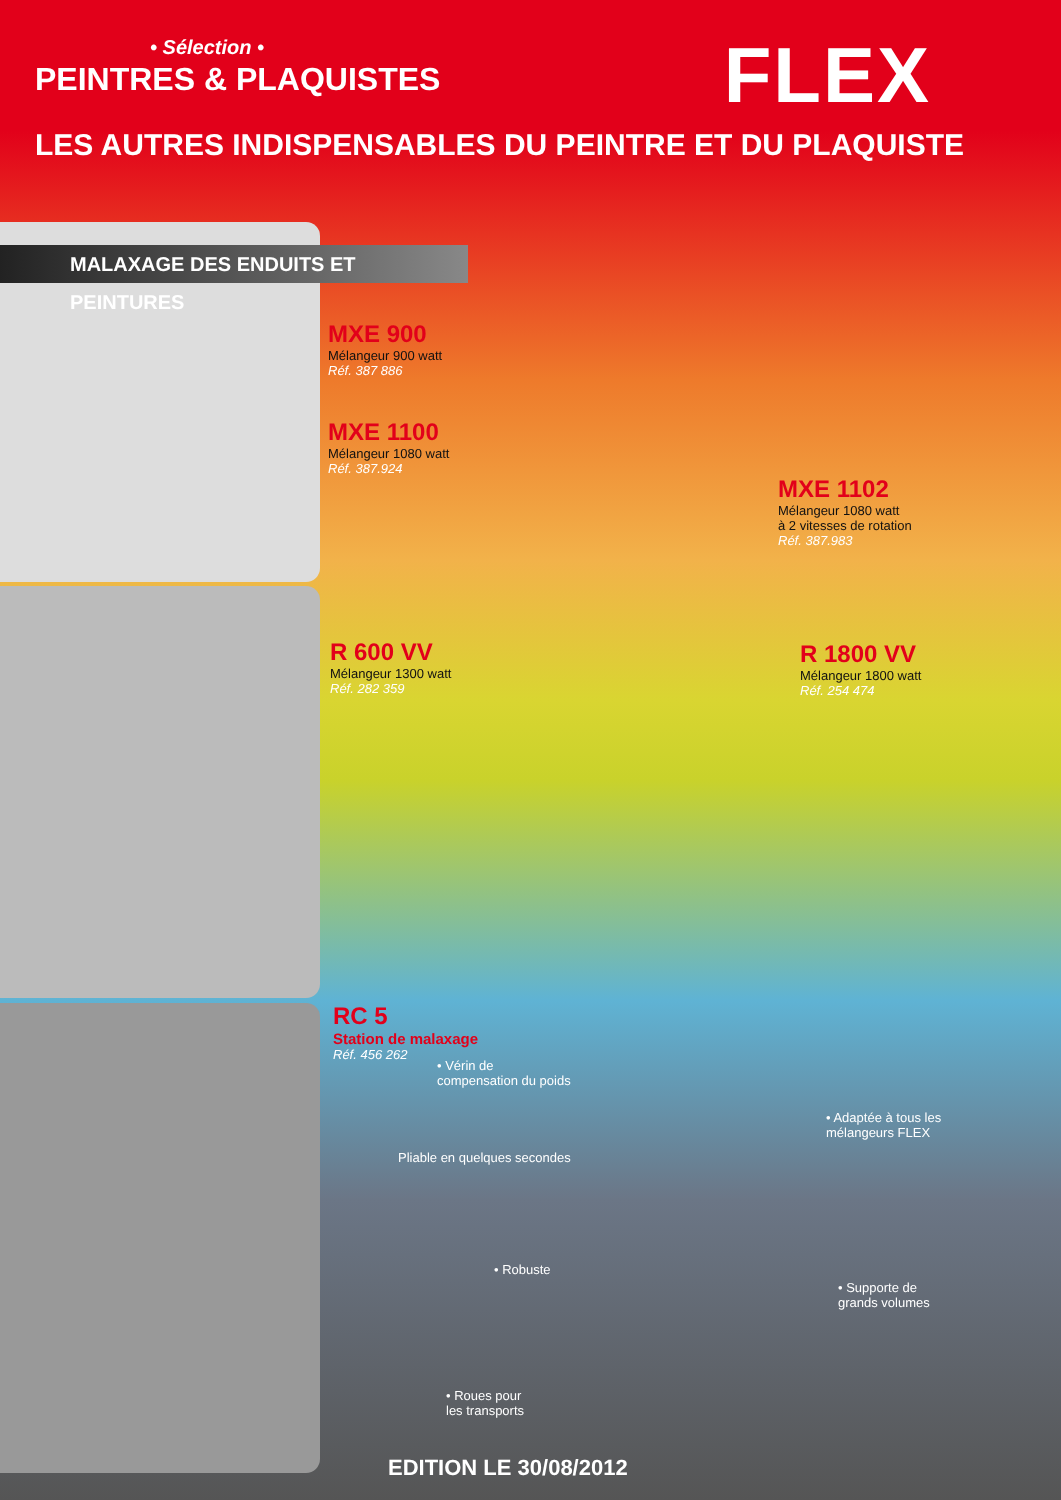• Sélection •
PEINTRES & PLAQUISTES
LES AUTRES INDISPENSABLES DU PEINTRE ET DU PLAQUISTE
FLEX
MALAXAGE DES ENDUITS ET PEINTURES
MXE 900
Mélangeur 900 watt
Réf. 387 886
MXE 1100
Mélangeur 1080 watt
Réf. 387.924
MXE 1102
Mélangeur 1080 watt
à 2 vitesses de rotation
Réf. 387.983
R 600 VV
Mélangeur 1300 watt
Réf. 282 359
R 1800 VV
Mélangeur 1800 watt
Réf. 254 474
RC 5
Station de malaxage
Réf. 456 262
• Vérin de
compensation du poids
• Adaptée à tous les
mélangeurs FLEX
Pliable en quelques secondes
• Robuste
• Supporte de
grands volumes
• Roues pour
les transports
EDITION LE 30/08/2012